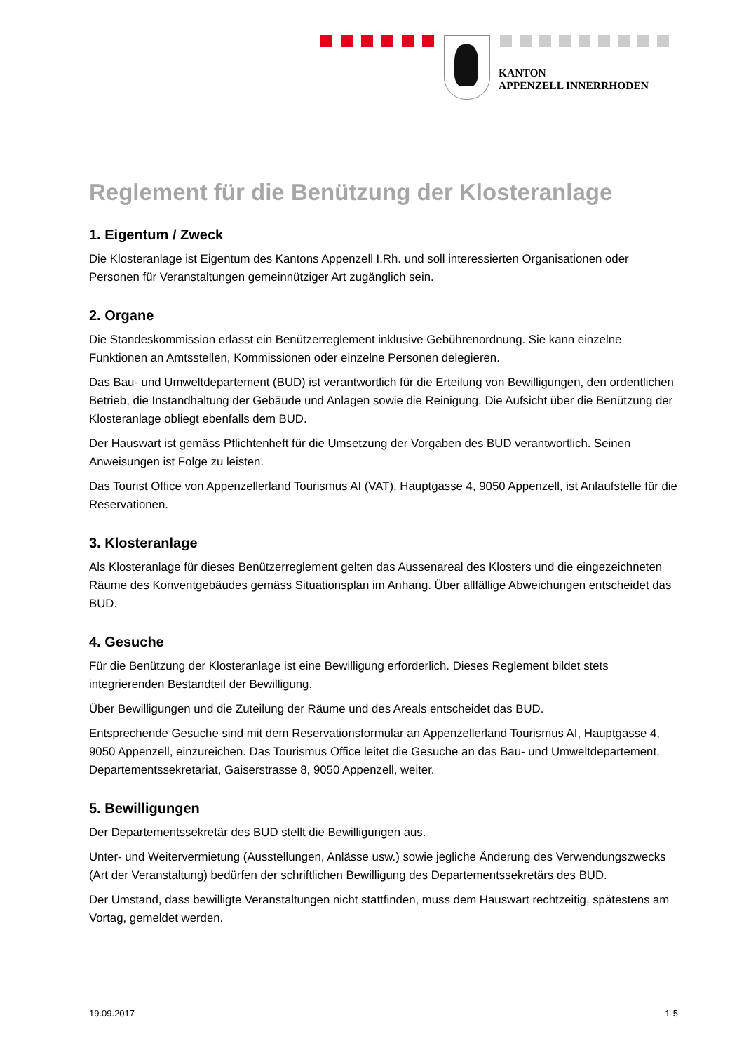KANTON
APPENZELL INNERRHODEN
Reglement für die Benützung der Klosteranlage
1. Eigentum / Zweck
Die Klosteranlage ist Eigentum des Kantons Appenzell I.Rh. und soll interessierten Organisationen oder Personen für Veranstaltungen gemeinnütziger Art zugänglich sein.
2. Organe
Die Standeskommission erlässt ein Benützerreglement inklusive Gebührenordnung. Sie kann einzelne Funktionen an Amtsstellen, Kommissionen oder einzelne Personen delegieren.
Das Bau- und Umweltdepartement (BUD) ist verantwortlich für die Erteilung von Bewilligungen, den ordentlichen Betrieb, die Instandhaltung der Gebäude und Anlagen sowie die Reinigung. Die Aufsicht über die Benützung der Klosteranlage obliegt ebenfalls dem BUD.
Der Hauswart ist gemäss Pflichtenheft für die Umsetzung der Vorgaben des BUD verantwortlich. Seinen Anweisungen ist Folge zu leisten.
Das Tourist Office von Appenzellerland Tourismus AI (VAT), Hauptgasse 4, 9050 Appenzell, ist Anlaufstelle für die Reservationen.
3. Klosteranlage
Als Klosteranlage für dieses Benützerreglement gelten das Aussenareal des Klosters und die eingezeichneten Räume des Konventgebäudes gemäss Situationsplan im Anhang. Über allfällige Abweichungen entscheidet das BUD.
4. Gesuche
Für die Benützung der Klosteranlage ist eine Bewilligung erforderlich. Dieses Reglement bildet stets integrierenden Bestandteil der Bewilligung.
Über Bewilligungen und die Zuteilung der Räume und des Areals entscheidet das BUD.
Entsprechende Gesuche sind mit dem Reservationsformular an Appenzellerland Tourismus AI, Hauptgasse 4, 9050 Appenzell, einzureichen. Das Tourismus Office leitet die Gesuche an das Bau- und Umweltdepartement, Departementssekretariat, Gaiserstrasse 8, 9050 Appenzell, weiter.
5. Bewilligungen
Der Departementssekretär des BUD stellt die Bewilligungen aus.
Unter- und Weitervermietung (Ausstellungen, Anlässe usw.) sowie jegliche Änderung des Verwendungszwecks (Art der Veranstaltung) bedürfen der schriftlichen Bewilligung des Departementssekretärs des BUD.
Der Umstand, dass bewilligte Veranstaltungen nicht stattfinden, muss dem Hauswart rechtzeitig, spätestens am Vortag, gemeldet werden.
19.09.2017 1-5